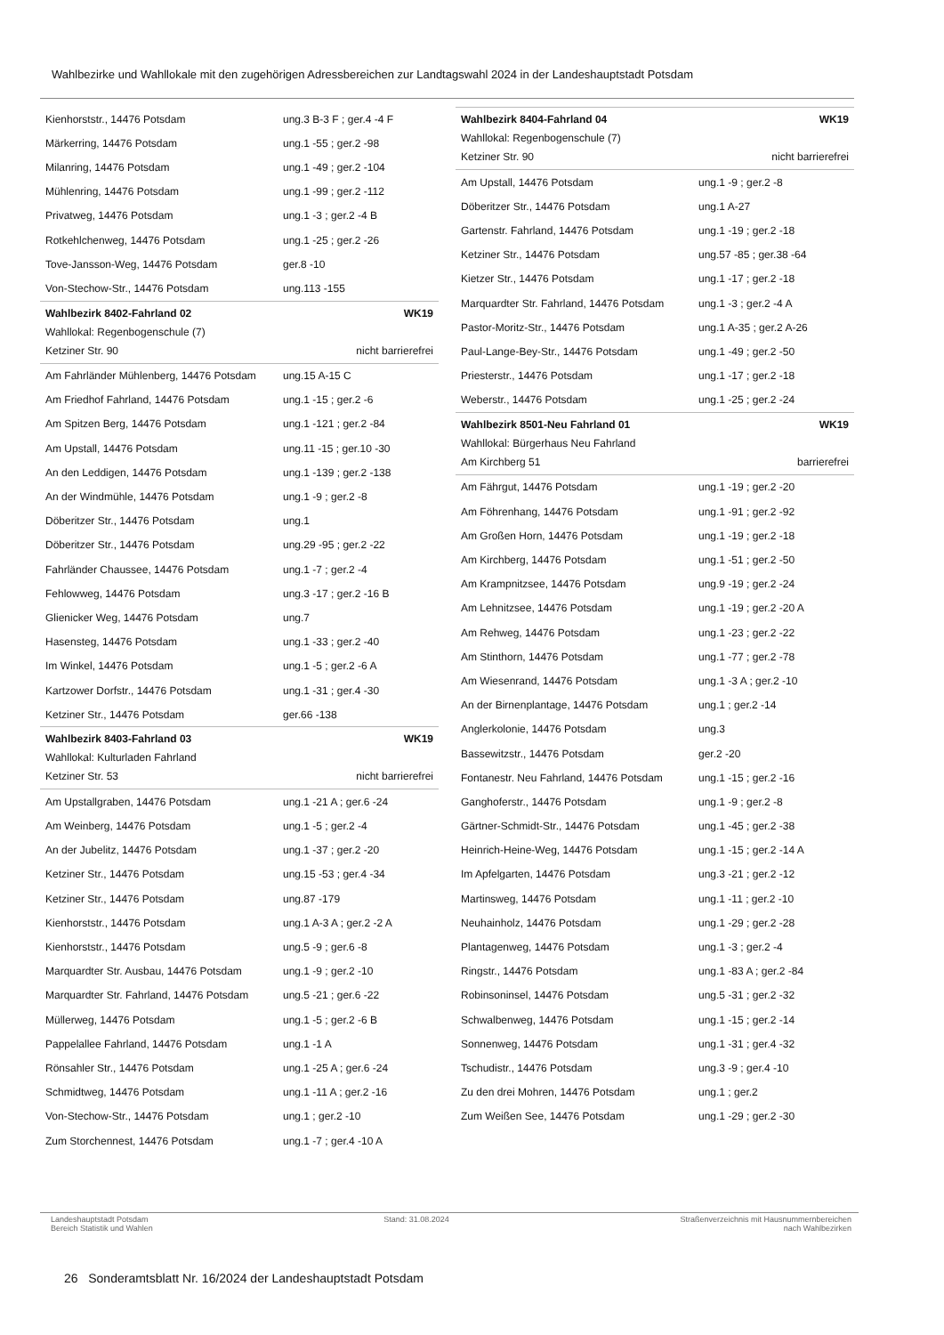Wahlbezirke und Wahllokale mit den zugehörigen Adressbereichen zur Landtagswahl 2024 in der Landeshauptstadt Potsdam
| Kienhorststr., 14476 Potsdam | ung.3 B-3 F ; ger.4 -4 F |
| Märkerring, 14476 Potsdam | ung.1 -55 ; ger.2 -98 |
| Milanring, 14476 Potsdam | ung.1 -49 ; ger.2 -104 |
| Mühlenring, 14476 Potsdam | ung.1 -99 ; ger.2 -112 |
| Privatweg, 14476 Potsdam | ung.1 -3 ; ger.2 -4 B |
| Rotkehlchenweg, 14476 Potsdam | ung.1 -25 ; ger.2 -26 |
| Tove-Jansson-Weg, 14476 Potsdam | ger.8 -10 |
| Von-Stechow-Str., 14476 Potsdam | ung.113 -155 |
Wahlbezirk 8402-Fahrland 02 WK19
Wahllokal: Regenbogenschule (7)
Ketziner Str. 90 nicht barrierefrei
| Am Fahrländer Mühlenberg, 14476 Potsdam | ung.15 A-15 C |
| Am Friedhof Fahrland, 14476 Potsdam | ung.1 -15 ; ger.2 -6 |
| Am Spitzen Berg, 14476 Potsdam | ung.1 -121 ; ger.2 -84 |
| Am Upstall, 14476 Potsdam | ung.11 -15 ; ger.10 -30 |
| An den Leddigen, 14476 Potsdam | ung.1 -139 ; ger.2 -138 |
| An der Windmühle, 14476 Potsdam | ung.1 -9 ; ger.2 -8 |
| Döberitzer Str., 14476 Potsdam | ung.1 |
| Döberitzer Str., 14476 Potsdam | ung.29 -95 ; ger.2 -22 |
| Fahrländer Chaussee, 14476 Potsdam | ung.1 -7 ; ger.2 -4 |
| Fehlowweg, 14476 Potsdam | ung.3 -17 ; ger.2 -16 B |
| Glienicker Weg, 14476 Potsdam | ung.7 |
| Hasensteg, 14476 Potsdam | ung.1 -33 ; ger.2 -40 |
| Im Winkel, 14476 Potsdam | ung.1 -5 ; ger.2 -6 A |
| Kartzower Dorfstr., 14476 Potsdam | ung.1 -31 ; ger.4 -30 |
| Ketziner Str., 14476 Potsdam | ger.66 -138 |
Wahlbezirk 8403-Fahrland 03 WK19
Wahllokal: Kulturladen Fahrland
Ketziner Str. 53 nicht barrierefrei
| Am Upstallgraben, 14476 Potsdam | ung.1 -21 A ; ger.6 -24 |
| Am Weinberg, 14476 Potsdam | ung.1 -5 ; ger.2 -4 |
| An der Jubelitz, 14476 Potsdam | ung.1 -37 ; ger.2 -20 |
| Ketziner Str., 14476 Potsdam | ung.15 -53 ; ger.4 -34 |
| Ketziner Str., 14476 Potsdam | ung.87 -179 |
| Kienhorststr., 14476 Potsdam | ung.1 A-3 A ; ger.2 -2 A |
| Kienhorststr., 14476 Potsdam | ung.5 -9 ; ger.6 -8 |
| Marquardter Str. Ausbau, 14476 Potsdam | ung.1 -9 ; ger.2 -10 |
| Marquardter Str. Fahrland, 14476 Potsdam | ung.5 -21 ; ger.6 -22 |
| Müllerweg, 14476 Potsdam | ung.1 -5 ; ger.2 -6 B |
| Pappelallee Fahrland, 14476 Potsdam | ung.1 -1 A |
| Rönsahler Str., 14476 Potsdam | ung.1 -25 A ; ger.6 -24 |
| Schmidtweg, 14476 Potsdam | ung.1 -11 A ; ger.2 -16 |
| Von-Stechow-Str., 14476 Potsdam | ung.1 ; ger.2 -10 |
| Zum Storchennest, 14476 Potsdam | ung.1 -7 ; ger.4 -10 A |
Wahlbezirk 8404-Fahrland 04 WK19
Wahllokal: Regenbogenschule (7)
Ketziner Str. 90 nicht barrierefrei
| Am Upstall, 14476 Potsdam | ung.1 -9 ; ger.2 -8 |
| Döberitzer Str., 14476 Potsdam | ung.1 A-27 |
| Gartenstr. Fahrland, 14476 Potsdam | ung.1 -19 ; ger.2 -18 |
| Ketziner Str., 14476 Potsdam | ung.57 -85 ; ger.38 -64 |
| Kietzer Str., 14476 Potsdam | ung.1 -17 ; ger.2 -18 |
| Marquardter Str. Fahrland, 14476 Potsdam | ung.1 -3 ; ger.2 -4 A |
| Pastor-Moritz-Str., 14476 Potsdam | ung.1 A-35 ; ger.2 A-26 |
| Paul-Lange-Bey-Str., 14476 Potsdam | ung.1 -49 ; ger.2 -50 |
| Priesterstr., 14476 Potsdam | ung.1 -17 ; ger.2 -18 |
| Weberstr., 14476 Potsdam | ung.1 -25 ; ger.2 -24 |
Wahlbezirk 8501-Neu Fahrland 01 WK19
Wahllokal: Bürgerhaus Neu Fahrland
Am Kirchberg 51 barrierefrei
| Am Fährgut, 14476 Potsdam | ung.1 -19 ; ger.2 -20 |
| Am Föhrenhang, 14476 Potsdam | ung.1 -91 ; ger.2 -92 |
| Am Großen Horn, 14476 Potsdam | ung.1 -19 ; ger.2 -18 |
| Am Kirchberg, 14476 Potsdam | ung.1 -51 ; ger.2 -50 |
| Am Krampnitzsee, 14476 Potsdam | ung.9 -19 ; ger.2 -24 |
| Am Lehnitzsee, 14476 Potsdam | ung.1 -19 ; ger.2 -20 A |
| Am Rehweg, 14476 Potsdam | ung.1 -23 ; ger.2 -22 |
| Am Stinthorn, 14476 Potsdam | ung.1 -77 ; ger.2 -78 |
| Am Wiesenrand, 14476 Potsdam | ung.1 -3 A ; ger.2 -10 |
| An der Birnenplantage, 14476 Potsdam | ung.1 ; ger.2 -14 |
| Anglerkolonie, 14476 Potsdam | ung.3 |
| Bassewitzstr., 14476 Potsdam | ger.2 -20 |
| Fontanestr. Neu Fahrland, 14476 Potsdam | ung.1 -15 ; ger.2 -16 |
| Ganghoferstr., 14476 Potsdam | ung.1 -9 ; ger.2 -8 |
| Gärtner-Schmidt-Str., 14476 Potsdam | ung.1 -45 ; ger.2 -38 |
| Heinrich-Heine-Weg, 14476 Potsdam | ung.1 -15 ; ger.2 -14 A |
| Im Apfelgarten, 14476 Potsdam | ung.3 -21 ; ger.2 -12 |
| Martinsweg, 14476 Potsdam | ung.1 -11 ; ger.2 -10 |
| Neuhainholz, 14476 Potsdam | ung.1 -29 ; ger.2 -28 |
| Plantagenweg, 14476 Potsdam | ung.1 -3 ; ger.2 -4 |
| Ringstr., 14476 Potsdam | ung.1 -83 A ; ger.2 -84 |
| Robinsoninsel, 14476 Potsdam | ung.5 -31 ; ger.2 -32 |
| Schwalbenweg, 14476 Potsdam | ung.1 -15 ; ger.2 -14 |
| Sonnenweg, 14476 Potsdam | ung.1 -31 ; ger.4 -32 |
| Tschudistr., 14476 Potsdam | ung.3 -9 ; ger.4 -10 |
| Zu den drei Mohren, 14476 Potsdam | ung.1 ; ger.2 |
| Zum Weißen See, 14476 Potsdam | ung.1 -29 ; ger.2 -30 |
Landeshauptstadt Potsdam
Bereich Statistik und Wahlen
Stand: 31.08.2024 Straßenverzeichnis mit Hausnummernbereichen
nach Wahlbezirken
26 Sonderamtsblatt Nr. 16/2024 der Landeshauptstadt Potsdam